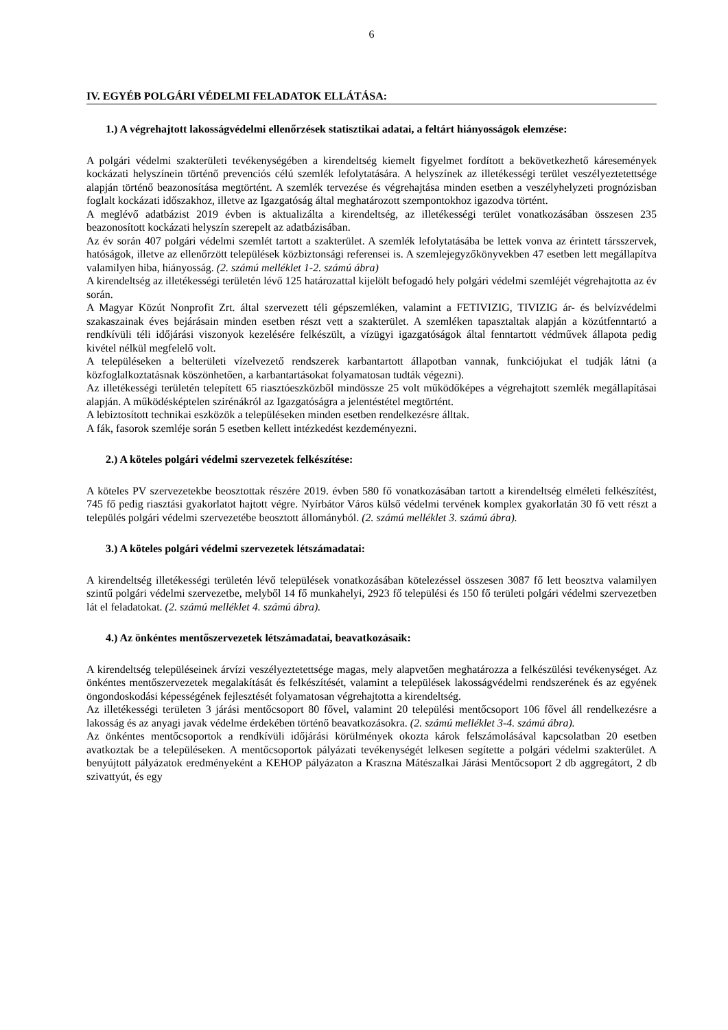6
IV. EGYÉB POLGÁRI VÉDELMI FELADATOK ELLÁTÁSA:
1.) A végrehajtott lakosságvédelmi ellenőrzések statisztikai adatai, a feltárt hiányosságok elemzése:
A polgári védelmi szakterületi tevékenységében a kirendeltség kiemelt figyelmet fordított a bekövetkezhető káresemények kockázati helyszínein történő prevenciós célú szemlék lefolytatására. A helyszínek az illetékességi terület veszélyeztetettsége alapján történő beazonosítása megtörtént. A szemlék tervezése és végrehajtása minden esetben a veszélyhelyzeti prognózisban foglalt kockázati időszakhoz, illetve az Igazgatóság által meghatározott szempontokhoz igazodva történt.
A meglévő adatbázist 2019 évben is aktualizálta a kirendeltség, az illetékességi terület vonatkozásában összesen 235 beazonosított kockázati helyszín szerepelt az adatbázisában.
Az év során 407 polgári védelmi szemlét tartott a szakterület. A szemlék lefolytatásába be lettek vonva az érintett társszervek, hatóságok, illetve az ellenőrzött települések közbiztonsági referensei is. A szemlejegyzőkönyvekben 47 esetben lett megállapítva valamilyen hiba, hiányosság. (2. számú melléklet 1-2. számú ábra)
A kirendeltség az illetékességi területén lévő 125 határozattal kijelölt befogadó hely polgári védelmi szemléjét végrehajtotta az év során.
A Magyar Közút Nonprofit Zrt. által szervezett téli gépszemléken, valamint a FETIVIZIG, TIVIZIG ár- és belvízvédelmi szakaszainak éves bejárásain minden esetben részt vett a szakterület. A szemléken tapasztaltak alapján a közútfenntartó a rendkívüli téli időjárási viszonyok kezelésére felkészült, a vízügyi igazgatóságok által fenntartott védművek állapota pedig kivétel nélkül megfelelő volt.
A településeken a belterületi vízelvezető rendszerek karbantartott állapotban vannak, funkciójukat el tudják látni (a közfoglalkoztatásnak köszönhetően, a karbantartásokat folyamatosan tudták végezni).
Az illetékességi területén telepített 65 riasztóeszközből mindössze 25 volt működőképes a végrehajtott szemlék megállapításai alapján. A működésképtelen szirénákról az Igazgatóságra a jelentéstétel megtörtént.
A lebiztosított technikai eszközök a településeken minden esetben rendelkezésre álltak.
A fák, fasorok szemléje során 5 esetben kellett intézkedést kezdeményezni.
2.) A köteles polgári védelmi szervezetek felkészítése:
A köteles PV szervezetekbe beosztottak részére 2019. évben 580 fő vonatkozásában tartott a kirendeltség elméleti felkészítést, 745 fő pedig riasztási gyakorlatot hajtott végre. Nyírbátor Város külső védelmi tervének komplex gyakorlatán 30 fő vett részt a település polgári védelmi szervezetébe beosztott állományból. (2. számú melléklet 3. számú ábra).
3.) A köteles polgári védelmi szervezetek létszámadatai:
A kirendeltség illetékességi területén lévő települések vonatkozásában kötelezéssel összesen 3087 fő lett beosztva valamilyen szintű polgári védelmi szervezetbe, melyből 14 fő munkahelyi, 2923 fő települési és 150 fő területi polgári védelmi szervezetben lát el feladatokat. (2. számú melléklet 4. számú ábra).
4.) Az önkéntes mentőszervezetek létszámadatai, beavatkozásaik:
A kirendeltség településeinek árvízi veszélyeztetettsége magas, mely alapvetően meghatározza a felkészülési tevékenységet. Az önkéntes mentőszervezetek megalakítását és felkészítését, valamint a települések lakosságvédelmi rendszerének és az egyének öngondoskodási képességének fejlesztését folyamatosan végrehajtotta a kirendeltség.
Az illetékességi területen 3 járási mentőcsoport 80 fővel, valamint 20 települési mentőcsoport 106 fővel áll rendelkezésre a lakosság és az anyagi javak védelme érdekében történő beavatkozásokra. (2. számú melléklet 3-4. számú ábra).
Az önkéntes mentőcsoportok a rendkívüli időjárási körülmények okozta károk felszámolásával kapcsolatban 20 esetben avatkoztak be a településeken. A mentőcsoportok pályázati tevékenységét lelkesen segítette a polgári védelmi szakterület. A benyújtott pályázatok eredményeként a KEHOP pályázaton a Kraszna Mátészalkai Járási Mentőcsoport 2 db aggregátort, 2 db szivattyút, és egy